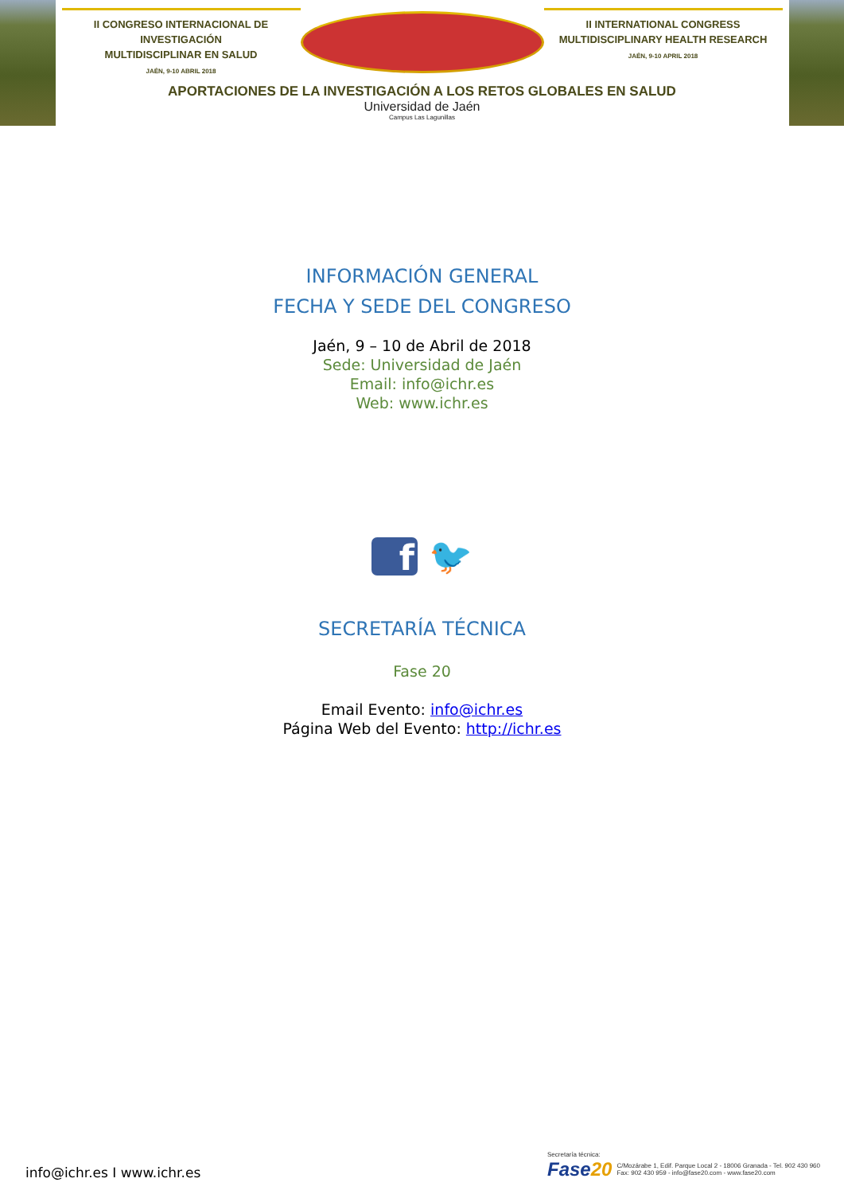II CONGRESO INTERNACIONAL DE INVESTIGACIÓN
MULTIDISCIPLINAR EN SALUD
JAÉN, 9-10 ABRIL 2018
II INTERNATIONAL CONGRESS
MULTIDISCIPLINARY HEALTH RESEARCH
JAÉN, 9-10 APRIL 2018
APORTACIONES DE LA INVESTIGACIÓN A LOS RETOS GLOBALES EN SALUD
Universidad de Jaén
Campus Las Lagunillas
INFORMACIÓN GENERAL
FECHA Y SEDE DEL CONGRESO
Jaén, 9 – 10 de Abril de 2018
Sede: Universidad de Jaén
Email: info@ichr.es
Web: www.ichr.es
f 🐦
SECRETARÍA TÉCNICA
Fase 20
Email Evento: info@ichr.es
Página Web del Evento: http://ichr.es
info@ichr.es I www.ichr.es
Secretaría técnica:
Fase20 C/Mozárabe 1, Edif. Parque Local 2 - 18006 Granada - Tel. 902 430 960
Fax: 902 430 959 - info@fase20.com - www.fase20.com